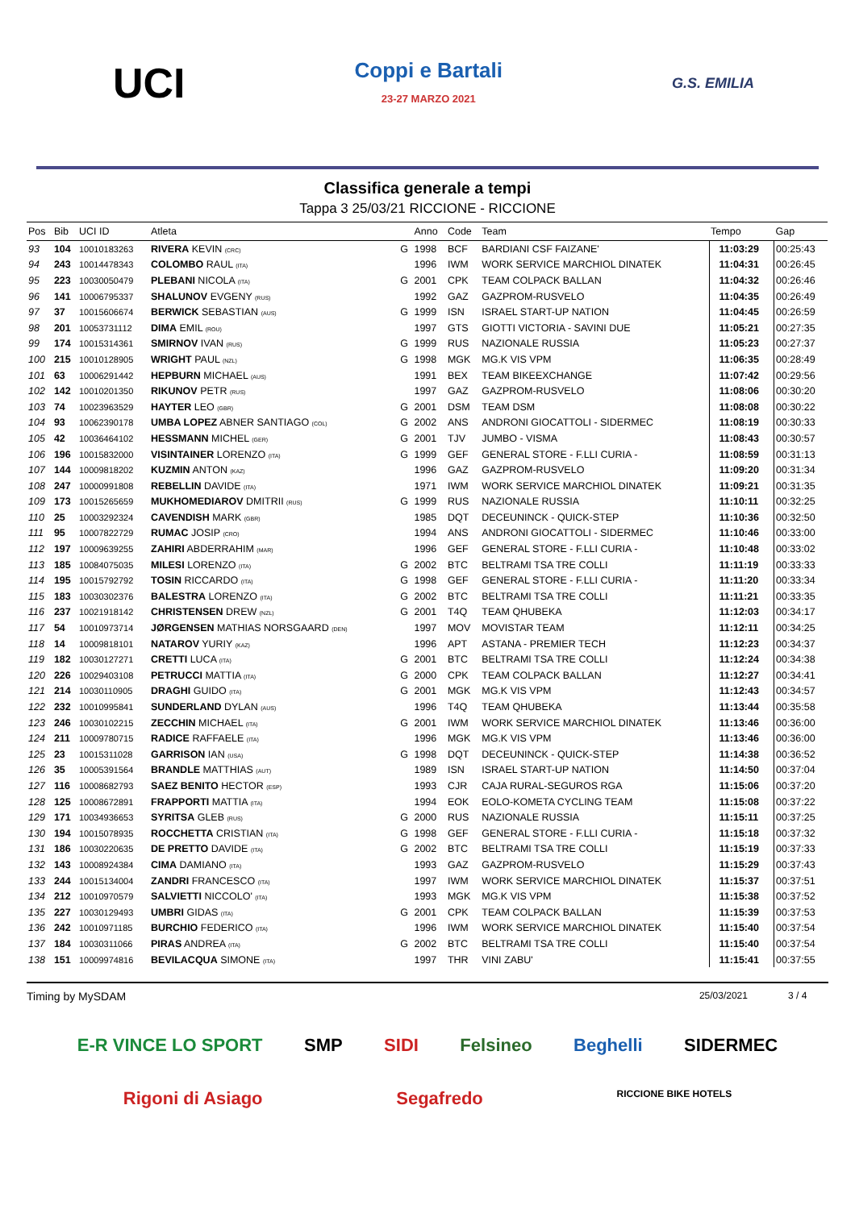UCI
Coppi e Bartali
23-27 MARZO 2021
G.S. EMILIA
Classifica generale a tempi
Tappa 3 25/03/21 RICCIONE - RICCIONE
| Pos | Bib | UCI ID | Atleta | | Anno | Code | Team | Tempo | Gap |
| --- | --- | --- | --- | --- | --- | --- | --- | --- | --- |
| 93 | 104 | 10010183263 | RIVERA KEVIN (CRC) | G | 1998 | BCF | BARDIANI CSF FAIZANE' | 11:03:29 | 00:25:43 |
| 94 | 243 | 10014478343 | COLOMBO RAUL (ITA) | | 1996 | IWM | WORK SERVICE MARCHIOL DINATEK | 11:04:31 | 00:26:45 |
| 95 | 223 | 10030050479 | PLEBANI NICOLA (ITA) | G | 2001 | CPK | TEAM COLPACK BALLAN | 11:04:32 | 00:26:46 |
| 96 | 141 | 10006795337 | SHALUNOV EVGENY (RUS) | | 1992 | GAZ | GAZPROM-RUSVELO | 11:04:35 | 00:26:49 |
| 97 | 37 | 10015606674 | BERWICK SEBASTIAN (AUS) | G | 1999 | ISN | ISRAEL START-UP NATION | 11:04:45 | 00:26:59 |
| 98 | 201 | 10053731112 | DIMA EMIL (ROU) | | 1997 | GTS | GIOTTI VICTORIA - SAVINI DUE | 11:05:21 | 00:27:35 |
| 99 | 174 | 10015314361 | SMIRNOV IVAN (RUS) | G | 1999 | RUS | NAZIONALE RUSSIA | 11:05:23 | 00:27:37 |
| 100 | 215 | 10010128905 | WRIGHT PAUL (NZL) | G | 1998 | MGK | MG.K VIS VPM | 11:06:35 | 00:28:49 |
| 101 | 63 | 10006291442 | HEPBURN MICHAEL (AUS) | | 1991 | BEX | TEAM BIKEEXCHANGE | 11:07:42 | 00:29:56 |
| 102 | 142 | 10010201350 | RIKUNOV PETR (RUS) | | 1997 | GAZ | GAZPROM-RUSVELO | 11:08:06 | 00:30:20 |
| 103 | 74 | 10023963529 | HAYTER LEO (GBR) | G | 2001 | DSM | TEAM DSM | 11:08:08 | 00:30:22 |
| 104 | 93 | 10062390178 | UMBA LOPEZ ABNER SANTIAGO (COL) | G | 2002 | ANS | ANDRONI GIOCATTOLI - SIDERMEC | 11:08:19 | 00:30:33 |
| 105 | 42 | 10036464102 | HESSMANN MICHEL (GER) | G | 2001 | TJV | JUMBO - VISMA | 11:08:43 | 00:30:57 |
| 106 | 196 | 10015832000 | VISINTAINER LORENZO (ITA) | G | 1999 | GEF | GENERAL STORE - F.LLI CURIA - | 11:08:59 | 00:31:13 |
| 107 | 144 | 10009818202 | KUZMIN ANTON (KAZ) | | 1996 | GAZ | GAZPROM-RUSVELO | 11:09:20 | 00:31:34 |
| 108 | 247 | 10000991808 | REBELLIN DAVIDE (ITA) | | 1971 | IWM | WORK SERVICE MARCHIOL DINATEK | 11:09:21 | 00:31:35 |
| 109 | 173 | 10015265659 | MUKHOMEDIAROV DMITRII (RUS) | G | 1999 | RUS | NAZIONALE RUSSIA | 11:10:11 | 00:32:25 |
| 110 | 25 | 10003292324 | CAVENDISH MARK (GBR) | | 1985 | DQT | DECEUNINCK - QUICK-STEP | 11:10:36 | 00:32:50 |
| 111 | 95 | 10007822729 | RUMAC JOSIP (CRO) | | 1994 | ANS | ANDRONI GIOCATTOLI - SIDERMEC | 11:10:46 | 00:33:00 |
| 112 | 197 | 10009639255 | ZAHIRI ABDERRAHIM (MAR) | | 1996 | GEF | GENERAL STORE - F.LLI CURIA - | 11:10:48 | 00:33:02 |
| 113 | 185 | 10084075035 | MILESI LORENZO (ITA) | G | 2002 | BTC | BELTRAMI TSA TRE COLLI | 11:11:19 | 00:33:33 |
| 114 | 195 | 10015792792 | TOSIN RICCARDO (ITA) | G | 1998 | GEF | GENERAL STORE - F.LLI CURIA - | 11:11:20 | 00:33:34 |
| 115 | 183 | 10030302376 | BALESTRA LORENZO (ITA) | G | 2002 | BTC | BELTRAMI TSA TRE COLLI | 11:11:21 | 00:33:35 |
| 116 | 237 | 10021918142 | CHRISTENSEN DREW (NZL) | G | 2001 | T4Q | TEAM QHUBEKA | 11:12:03 | 00:34:17 |
| 117 | 54 | 10010973714 | JØRGENSEN MATHIAS NORSGAARD (DEN) | | 1997 | MOV | MOVISTAR TEAM | 11:12:11 | 00:34:25 |
| 118 | 14 | 10009818101 | NATAROV YURIY (KAZ) | | 1996 | APT | ASTANA - PREMIER TECH | 11:12:23 | 00:34:37 |
| 119 | 182 | 10030127271 | CRETTI LUCA (ITA) | G | 2001 | BTC | BELTRAMI TSA TRE COLLI | 11:12:24 | 00:34:38 |
| 120 | 226 | 10029403108 | PETRUCCI MATTIA (ITA) | G | 2000 | CPK | TEAM COLPACK BALLAN | 11:12:27 | 00:34:41 |
| 121 | 214 | 10030110905 | DRAGHI GUIDO (ITA) | G | 2001 | MGK | MG.K VIS VPM | 11:12:43 | 00:34:57 |
| 122 | 232 | 10010995841 | SUNDERLAND DYLAN (AUS) | | 1996 | T4Q | TEAM QHUBEKA | 11:13:44 | 00:35:58 |
| 123 | 246 | 10030102215 | ZECCHIN MICHAEL (ITA) | G | 2001 | IWM | WORK SERVICE MARCHIOL DINATEK | 11:13:46 | 00:36:00 |
| 124 | 211 | 10009780715 | RADICE RAFFAELE (ITA) | | 1996 | MGK | MG.K VIS VPM | 11:13:46 | 00:36:00 |
| 125 | 23 | 10015311028 | GARRISON IAN (USA) | G | 1998 | DQT | DECEUNINCK - QUICK-STEP | 11:14:38 | 00:36:52 |
| 126 | 35 | 10005391564 | BRANDLE MATTHIAS (AUT) | | 1989 | ISN | ISRAEL START-UP NATION | 11:14:50 | 00:37:04 |
| 127 | 116 | 10008682793 | SAEZ BENITO HECTOR (ESP) | | 1993 | CJR | CAJA RURAL-SEGUROS RGA | 11:15:06 | 00:37:20 |
| 128 | 125 | 10008672891 | FRAPPORTI MATTIA (ITA) | | 1994 | EOK | EOLO-KOMETA CYCLING TEAM | 11:15:08 | 00:37:22 |
| 129 | 171 | 10034936653 | SYRITSA GLEB (RUS) | G | 2000 | RUS | NAZIONALE RUSSIA | 11:15:11 | 00:37:25 |
| 130 | 194 | 10015078935 | ROCCHETTA CRISTIAN (ITA) | G | 1998 | GEF | GENERAL STORE - F.LLI CURIA - | 11:15:18 | 00:37:32 |
| 131 | 186 | 10030220635 | DE PRETTO DAVIDE (ITA) | G | 2002 | BTC | BELTRAMI TSA TRE COLLI | 11:15:19 | 00:37:33 |
| 132 | 143 | 10008924384 | CIMA DAMIANO (ITA) | | 1993 | GAZ | GAZPROM-RUSVELO | 11:15:29 | 00:37:43 |
| 133 | 244 | 10015134004 | ZANDRI FRANCESCO (ITA) | | 1997 | IWM | WORK SERVICE MARCHIOL DINATEK | 11:15:37 | 00:37:51 |
| 134 | 212 | 10010970579 | SALVIETTI NICCOLO' (ITA) | | 1993 | MGK | MG.K VIS VPM | 11:15:38 | 00:37:52 |
| 135 | 227 | 10030129493 | UMBRI GIDAS (ITA) | G | 2001 | CPK | TEAM COLPACK BALLAN | 11:15:39 | 00:37:53 |
| 136 | 242 | 10010971185 | BURCHIO FEDERICO (ITA) | | 1996 | IWM | WORK SERVICE MARCHIOL DINATEK | 11:15:40 | 00:37:54 |
| 137 | 184 | 10030311066 | PIRAS ANDREA (ITA) | G | 2002 | BTC | BELTRAMI TSA TRE COLLI | 11:15:40 | 00:37:54 |
| 138 | 151 | 10009974816 | BEVILACQUA SIMONE (ITA) | | 1997 | THR | VINI ZABU' | 11:15:41 | 00:37:55 |
Timing by MySDAM 25/03/2021 3 / 4
E-R VINCE LO SPORT SMP SIDI Felsineo Beghelli SIDERMEC Rigoni di Asiago Segafredo RICCIONE BIKE HOTELS